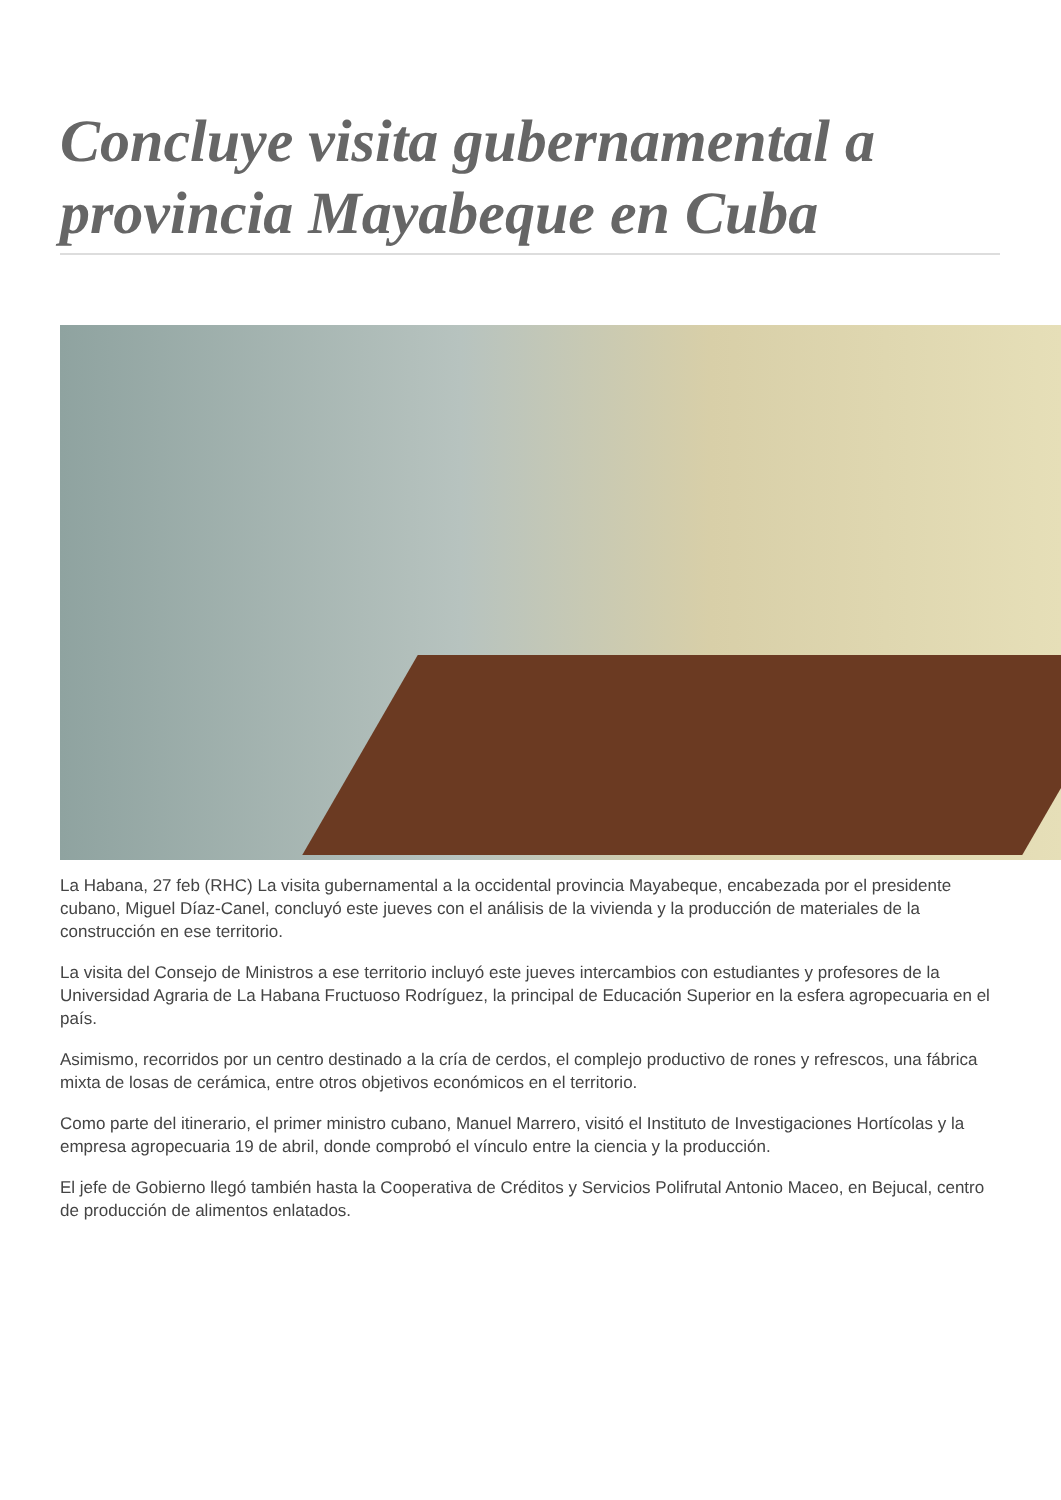Concluye visita gubernamental a provincia Mayabeque en Cuba
La Habana, 27 feb (RHC) La visita gubernamental a la occidental provincia Mayabeque, encabezada por el presidente cubano, Miguel Díaz-Canel, concluyó este jueves con el análisis de la vivienda y la producción de materiales de la construcción en ese territorio.
La visita del Consejo de Ministros a ese territorio incluyó este jueves intercambios con estudiantes y profesores de la Universidad Agraria de La Habana Fructuoso Rodríguez, la principal de Educación Superior en la esfera agropecuaria en el país.
Asimismo, recorridos por un centro destinado a la cría de cerdos, el complejo productivo de rones y refrescos, una fábrica mixta de losas de cerámica, entre otros objetivos económicos en el territorio.
Como parte del itinerario, el primer ministro cubano, Manuel Marrero, visitó el Instituto de Investigaciones Hortícolas y la empresa agropecuaria 19 de abril, donde comprobó el vínculo entre la ciencia y la producción.
El jefe de Gobierno llegó también hasta la Cooperativa de Créditos y Servicios Polifrutal Antonio Maceo, en Bejucal, centro de producción de alimentos enlatados.